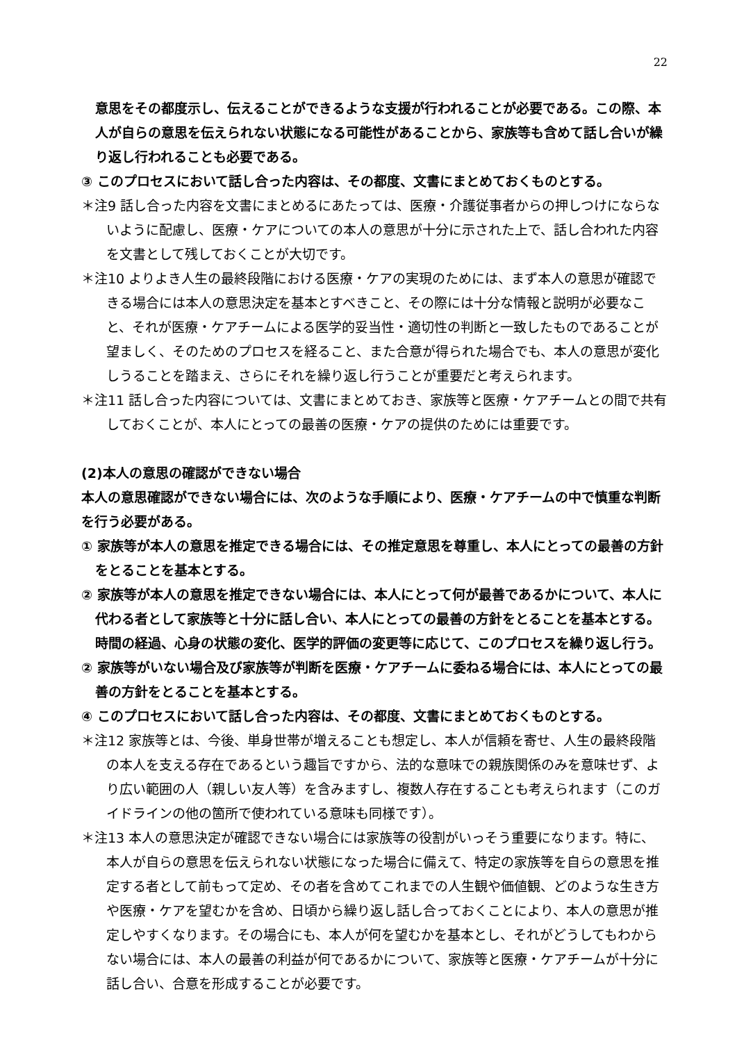22
意思をその都度示し、伝えることができるような支援が行われることが必要である。この際、本人が自らの意思を伝えられない状態になる可能性があることから、家族等も含めて話し合いが繰り返し行われることも必要である。
③ このプロセスにおいて話し合った内容は、その都度、文書にまとめておくものとする。
＊注9 話し合った内容を文書にまとめるにあたっては、医療・介護従事者からの押しつけにならないように配慮し、医療・ケアについての本人の意思が十分に示された上で、話し合われた内容を文書として残しておくことが大切です。
＊注10 よりよき人生の最終段階における医療・ケアの実現のためには、まず本人の意思が確認できる場合には本人の意思決定を基本とすべきこと、その際には十分な情報と説明が必要なこと、それが医療・ケアチームによる医学的妥当性・適切性の判断と一致したものであることが望ましく、そのためのプロセスを経ること、また合意が得られた場合でも、本人の意思が変化しうることを踏まえ、さらにそれを繰り返し行うことが重要だと考えられます。
＊注11 話し合った内容については、文書にまとめておき、家族等と医療・ケアチームとの間で共有しておくことが、本人にとっての最善の医療・ケアの提供のためには重要です。
(2)本人の意思の確認ができない場合
本人の意思確認ができない場合には、次のような手順により、医療・ケアチームの中で慎重な判断を行う必要がある。
① 家族等が本人の意思を推定できる場合には、その推定意思を尊重し、本人にとっての最善の方針をとることを基本とする。
② 家族等が本人の意思を推定できない場合には、本人にとって何が最善であるかについて、本人に代わる者として家族等と十分に話し合い、本人にとっての最善の方針をとることを基本とする。時間の経過、心身の状態の変化、医学的評価の変更等に応じて、このプロセスを繰り返し行う。
② 家族等がいない場合及び家族等が判断を医療・ケアチームに委ねる場合には、本人にとっての最善の方針をとることを基本とする。
④ このプロセスにおいて話し合った内容は、その都度、文書にまとめておくものとする。
＊注12 家族等とは、今後、単身世帯が増えることも想定し、本人が信頼を寄せ、人生の最終段階の本人を支える存在であるという趣旨ですから、法的な意味での親族関係のみを意味せず、より広い範囲の人（親しい友人等）を含みますし、複数人存在することも考えられます（このガイドラインの他の箇所で使われている意味も同様です）。
＊注13 本人の意思決定が確認できない場合には家族等の役割がいっそう重要になります。特に、本人が自らの意思を伝えられない状態になった場合に備えて、特定の家族等を自らの意思を推定する者として前もって定め、その者を含めてこれまでの人生観や価値観、どのような生き方や医療・ケアを望むかを含め、日頃から繰り返し話し合っておくことにより、本人の意思が推定しやすくなります。その場合にも、本人が何を望むかを基本とし、それがどうしてもわからない場合には、本人の最善の利益が何であるかについて、家族等と医療・ケアチームが十分に話し合い、合意を形成することが必要です。